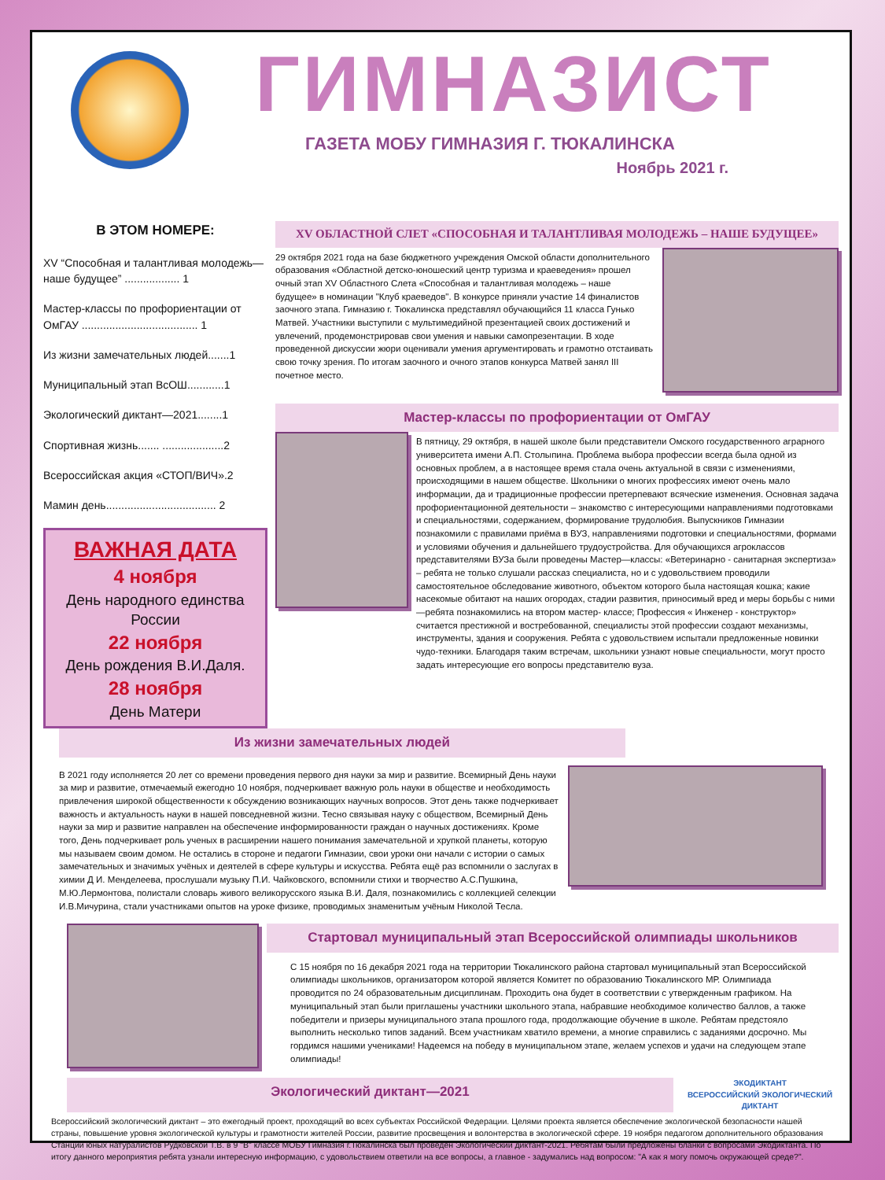ГИМНАЗИСТ
ГАЗЕТА МОБУ ГИМНАЗИЯ Г. ТЮКАЛИНСКА
Ноябрь 2021 г.
В ЭТОМ НОМЕРЕ:
XV “Способная и талантливая молодежь—наше будущее” .................. 1
Мастер-классы по профориентации от ОмГАУ ...................................... 1
Из жизни замечательных людей.......1
Муниципальный этап ВсОШ............1
Экологический диктант—2021........1
Спортивная жизнь....... ....................2
Всероссийская акция «СТОП/ВИЧ».2
Мамин день.................................... 2
ВАЖНАЯ ДАТА
4 ноября
День народного единства России
22 ноября
День рождения В.И.Даля.
28 ноября
День Матери
XV ОБЛАСТНОЙ СЛЕТ «СПОСОБНАЯ И ТАЛАНТЛИВАЯ МОЛОДЕЖЬ – НАШЕ БУДУЩЕЕ»
29 октября 2021 года на базе бюджетного учреждения Омской области дополнительного образования «Областной детско-юношеский центр туризма и краеведения» прошел очный этап XV Областного Слета «Способная и талантливая молодежь – наше будущее» в номинации "Клуб краеведов". В конкурсе приняли участие 14 финалистов заочного этапа. Гимназию г. Тюкалинска представлял обучающийся 11 класса Гунько Матвей. Участники выступили с мультимедийной презентацией своих достижений и увлечений, продемонстрировав свои умения и навыки самопрезентации. В ходе проведенной дискуссии жюри оценивали умения аргументировать и грамотно отстаивать свою точку зрения. По итогам заочного и очного этапов конкурса Матвей занял III почетное место.
Мастер-классы по профориентации от ОмГАУ
В пятницу, 29 октября, в нашей школе были представители Омского государственного аграрного университета имени А.П. Столыпина. Проблема выбора профессии всегда была одной из основных проблем, а в настоящее время стала очень актуальной в связи с изменениями, происходящими в нашем обществе. Школьники о многих профессиях имеют очень мало информации, да и традиционные профессии претерпевают всяческие изменения. Основная задача профориентационной деятельности – знакомство с интересующими направлениями подготовками и специальностями, содержанием, формирование трудолюбия. Выпускников Гимназии познакомили с правилами приёма в ВУЗ, направлениями подготовки и специальностями, формами и условиями обучения и дальнейшего трудоустройства. Для обучающихся агроклассов представителями ВУЗа были проведены Мастер—классы: «Ветеринарно - санитарная экспертиза» – ребята не только слушали рассказ специалиста, но и с удовольствием проводили самостоятельное обследование животного, объектом которого была настоящая кошка; какие насекомые обитают на наших огородах, стадии развития, приносимый вред и меры борьбы с ними—ребята познакомились на втором мастер- классе; Профессия « Инженер - конструктор» считается престижной и востребованной, специалисты этой профессии создают механизмы, инструменты, здания и сооружения. Ребята с удовольствием испытали предложенные новинки чудо-техники. Благодаря таким встречам, школьники узнают новые специальности, могут просто задать интересующие его вопросы представителю вуза.
Из жизни замечательных людей
В 2021 году исполняется 20 лет со времени проведения первого дня науки за мир и развитие. Всемирный День науки за мир и развитие, отмечаемый ежегодно 10 ноября, подчеркивает важную роль науки в обществе и необходимость привлечения широкой общественности к обсуждению возникающих научных вопросов. Этот день также подчеркивает важность и актуальность науки в нашей повседневной жизни. Тесно связывая науку с обществом, Всемирный День науки за мир и развитие направлен на обеспечение информированности граждан о научных достижениях. Кроме того, День подчеркивает роль ученых в расширении нашего понимания замечательной и хрупкой планеты, которую мы называем своим домом. Не остались в стороне и педагоги Гимназии, свои уроки они начали с истории о самых замечательных и значимых учёных и деятелей в сфере культуры и искусства. Ребята ещё раз вспомнили о заслугах в химии Д И. Менделеева, прослушали музыку П.И. Чайковского, вспомнили стихи и творчество А.С.Пушкина, М.Ю.Лермонтова, полистали словарь живого великорусского языка В.И. Даля, познакомились с коллекцией селекции И.В.Мичурина, стали участниками опытов на уроке физике, проводимых знаменитым учёным Николой Тесла.
Стартовал муниципальный этап Всероссийской олимпиады школьников
С 15 ноября по 16 декабря 2021 года на территории Тюкалинского района стартовал муниципальный этап Всероссийской олимпиады школьников, организатором которой является Комитет по образованию Тюкалинского МР. Олимпиада проводится по 24 образовательным дисциплинам. Проходить она будет в соответствии с утвержденным графиком. На муниципальный этап были приглашены участники школьного этапа, набравшие необходимое количество баллов, а также победители и призеры муниципального этапа прошлого года, продолжающие обучение в школе. Ребятам предстояло выполнить несколько типов заданий. Всем участникам хватило времени, а многие справились с заданиями досрочно. Мы гордимся нашими учениками! Надеемся на победу в муниципальном этапе, желаем успехов и удачи на следующем этапе олимпиады!
Экологический диктант—2021
ЭКОДИКТАНТ
ВСЕРОССИЙСКИЙ ЭКОЛОГИЧЕСКИЙ ДИКТАНТ
Всероссийский экологический диктант – это ежегодный проект, проходящий во всех субъектах Российской Федерации. Целями проекта является обеспечение экологической безопасности нашей страны, повышение уровня экологической культуры и грамотности жителей России, развитие просвещения и волонтерства в экологической сфере. 19 ноября педагогом дополнительного образования Станции юных натуралистов Рудковской Т.В. в 9 "В" классе МОБУ Гимназия г.Тюкалинска был проведен Экологический диктант-2021. Ребятам были предложены бланки с вопросами Экодиктанта. По итогу данного мероприятия ребята узнали интересную информацию, с удовольствием ответили на все вопросы, а главное - задумались над вопросом: "А как я могу помочь окружающей среде?".